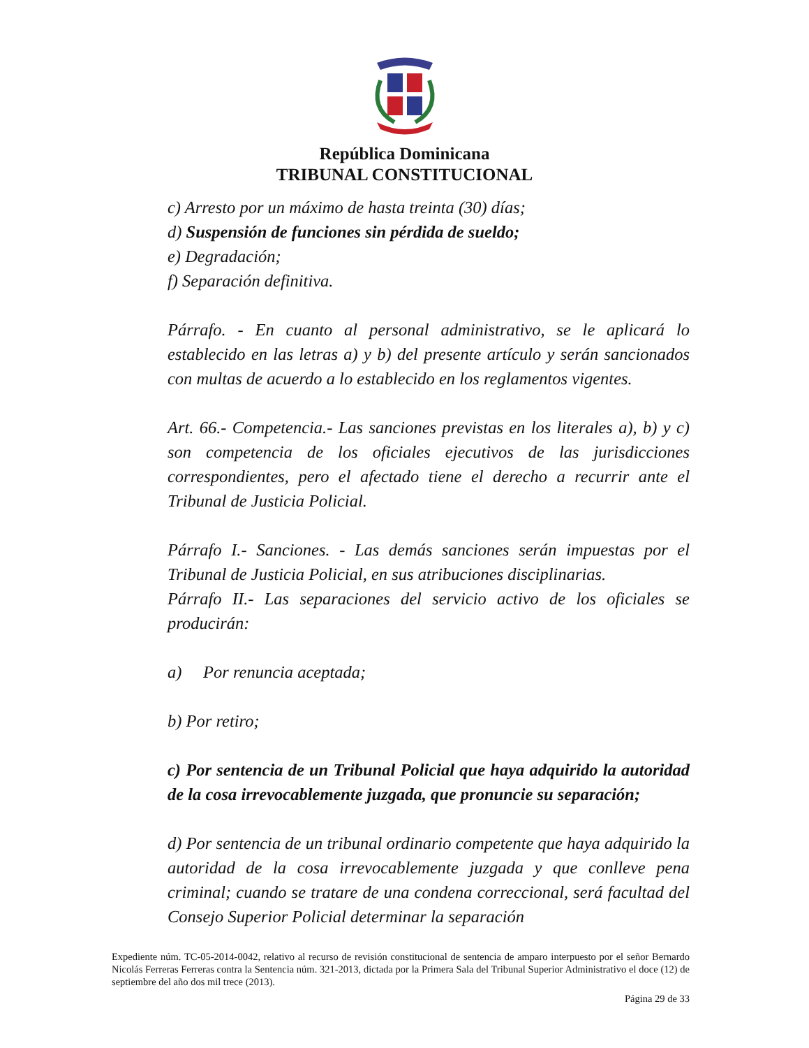República Dominicana
TRIBUNAL CONSTITUCIONAL
c) Arresto por un máximo de hasta treinta (30) días;
d) Suspensión de funciones sin pérdida de sueldo;
e) Degradación;
f) Separación definitiva.
Párrafo. - En cuanto al personal administrativo, se le aplicará lo establecido en las letras a) y b) del presente artículo y serán sancionados con multas de acuerdo a lo establecido en los reglamentos vigentes.
Art. 66.- Competencia.- Las sanciones previstas en los literales a), b) y c) son competencia de los oficiales ejecutivos de las jurisdicciones correspondientes, pero el afectado tiene el derecho a recurrir ante el Tribunal de Justicia Policial.
Párrafo I.- Sanciones. - Las demás sanciones serán impuestas por el Tribunal de Justicia Policial, en sus atribuciones disciplinarias.
Párrafo II.- Las separaciones del servicio activo de los oficiales se producirán:
a) Por renuncia aceptada;
b) Por retiro;
c) Por sentencia de un Tribunal Policial que haya adquirido la autoridad de la cosa irrevocablemente juzgada, que pronuncie su separación;
d) Por sentencia de un tribunal ordinario competente que haya adquirido la autoridad de la cosa irrevocablemente juzgada y que conlleve pena criminal; cuando se tratare de una condena correccional, será facultad del Consejo Superior Policial determinar la separación
Expediente núm. TC-05-2014-0042, relativo al recurso de revisión constitucional de sentencia de amparo interpuesto por el señor Bernardo Nicolás Ferreras Ferreras contra la Sentencia núm. 321-2013, dictada por la Primera Sala del Tribunal Superior Administrativo el doce (12) de septiembre del año dos mil trece (2013).
Página 29 de 33